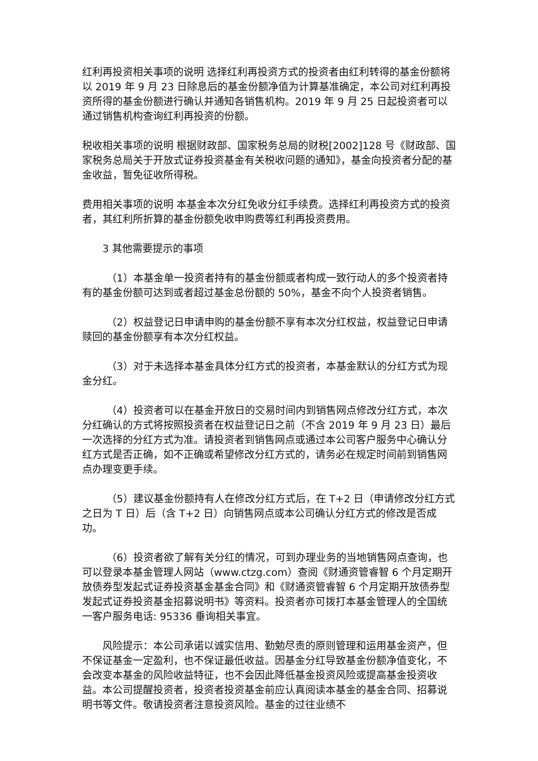红利再投资相关事项的说明 选择红利再投资方式的投资者由红利转得的基金份额将以 2019 年 9 月 23 日除息后的基金份额净值为计算基准确定，本公司对红利再投资所得的基金份额进行确认并通知各销售机构。2019 年 9 月 25 日起投资者可以通过销售机构查询红利再投资的份额。
税收相关事项的说明 根据财政部、国家税务总局的财税[2002]128 号《财政部、国家税务总局关于开放式证券投资基金有关税收问题的通知》，基金向投资者分配的基金收益，暂免征收所得税。
费用相关事项的说明 本基金本次分红免收分红手续费。选择红利再投资方式的投资者，其红利所折算的基金份额免收申购费等红利再投资费用。
3 其他需要提示的事项
（1）本基金单一投资者持有的基金份额或者构成一致行动人的多个投资者持有的基金份额可达到或者超过基金总份额的 50%，基金不向个人投资者销售。
（2）权益登记日申请申购的基金份额不享有本次分红权益，权益登记日申请赎回的基金份额享有本次分红权益。
（3）对于未选择本基金具体分红方式的投资者，本基金默认的分红方式为现金分红。
（4）投资者可以在基金开放日的交易时间内到销售网点修改分红方式，本次分红确认的方式将按照投资者在权益登记日之前（不含 2019 年 9 月 23 日）最后一次选择的分红方式为准。请投资者到销售网点或通过本公司客户服务中心确认分红方式是否正确，如不正确或希望修改分红方式的，请务必在规定时间前到销售网点办理变更手续。
（5）建议基金份额持有人在修改分红方式后，在 T+2 日（申请修改分红方式之日为 T 日）后（含 T+2 日）向销售网点或本公司确认分红方式的修改是否成功。
（6）投资者欲了解有关分红的情况，可到办理业务的当地销售网点查询，也可以登录本基金管理人网站（www.ctzg.com）查阅《财通资管睿智 6 个月定期开放债券型发起式证券投资基金基金合同》和《财通资管睿智 6 个月定期开放债券型发起式证券投资基金招募说明书》等资料。投资者亦可拨打本基金管理人的全国统一客户服务电话: 95336 垂询相关事宜。
风险提示：本公司承诺以诚实信用、勤勉尽责的原则管理和运用基金资产，但不保证基金一定盈利，也不保证最低收益。因基金分红导致基金份额净值变化，不会改变本基金的风险收益特征，也不会因此降低基金投资风险或提高基金投资收益。本公司提醒投资者，投资者投资基金前应认真阅读本基金的基金合同、招募说明书等文件。敬请投资者注意投资风险。基金的过往业绩不